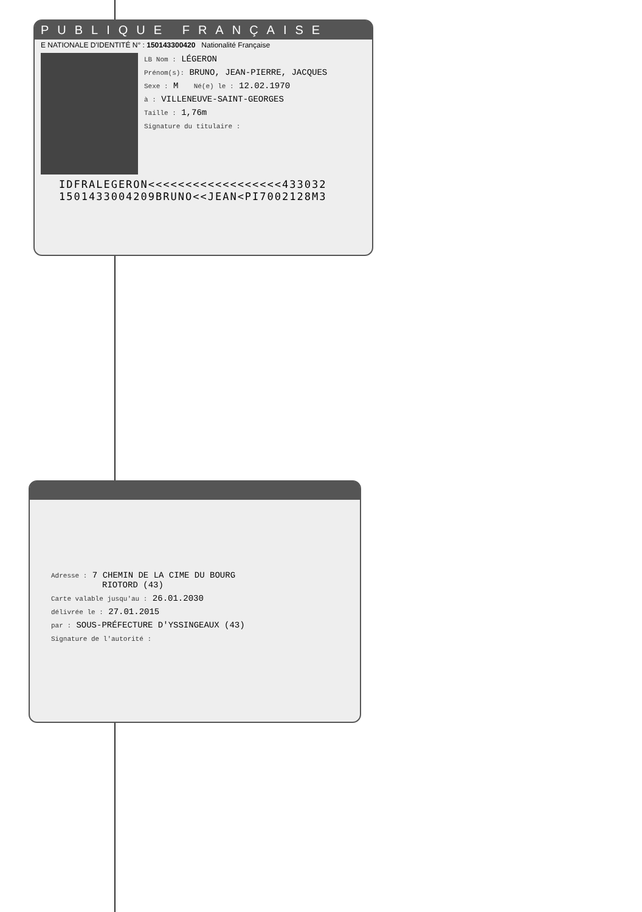PUBLIQUE FRANÇAISE
E NATIONALE D'IDENTITÉ N° : 150143300420 Nationalité Française
LB Nom : LÉGERON
Prénom(s): BRUNO, JEAN-PIERRE, JACQUES
Sexe : M Né(e) le : 12.02.1970
à : VILLENEUVE-SAINT-GEORGES
Taille : 1,76m
Signature du titulaire :
IDFRALEGERON<<<<<<<<<<<<<<<<<<433032
1501433004209BRUNO<<JEAN<PI7002128M3
Adresse : 7 CHEMIN DE LA CIME DU BOURG
RIOTORD (43)
Carte valable jusqu'au : 26.01.2030
délivrée le : 27.01.2015
par : SOUS-PRÉFECTURE D'YSSINGEAUX (43)
Signature de l'autorité :